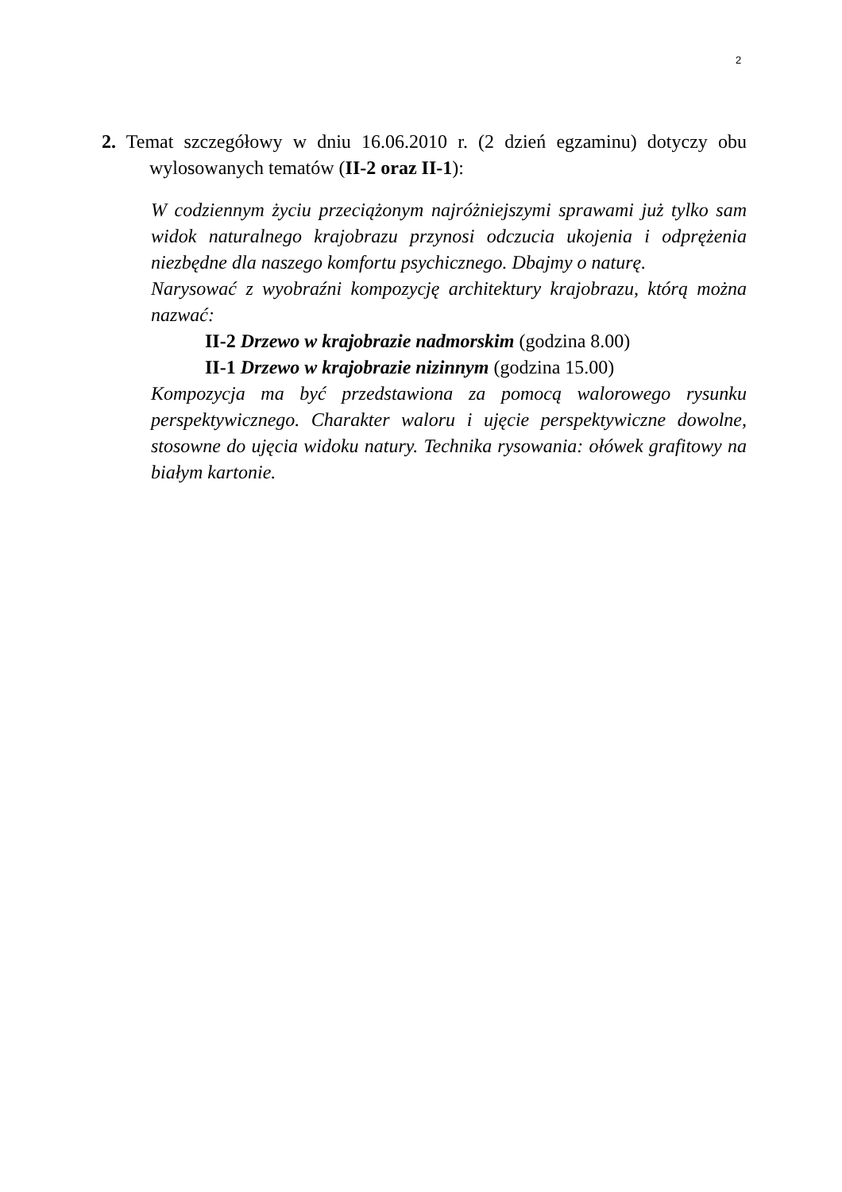2
2. Temat szczegółowy w dniu 16.06.2010 r. (2 dzień egzaminu) dotyczy obu wylosowanych tematów (II-2 oraz II-1):
W codziennym życiu przeciążonym najróżniejszymi sprawami już tylko sam widok naturalnego krajobrazu przynosi odczucia ukojenia i odprężenia niezbędne dla naszego komfortu psychicznego. Dbajmy o naturę.
Narysować z wyobraźni kompozycję architektury krajobrazu, którą można nazwać:
II-2 Drzewo w krajobrazie nadmorskim (godzina 8.00)
II-1 Drzewo w krajobrazie nizinnym (godzina 15.00)
Kompozycja ma być przedstawiona za pomocą walorowego rysunku perspektywicznego. Charakter waloru i ujęcie perspektywiczne dowolne, stosowne do ujęcia widoku natury. Technika rysowania: ołówek grafitowy na białym kartonie.